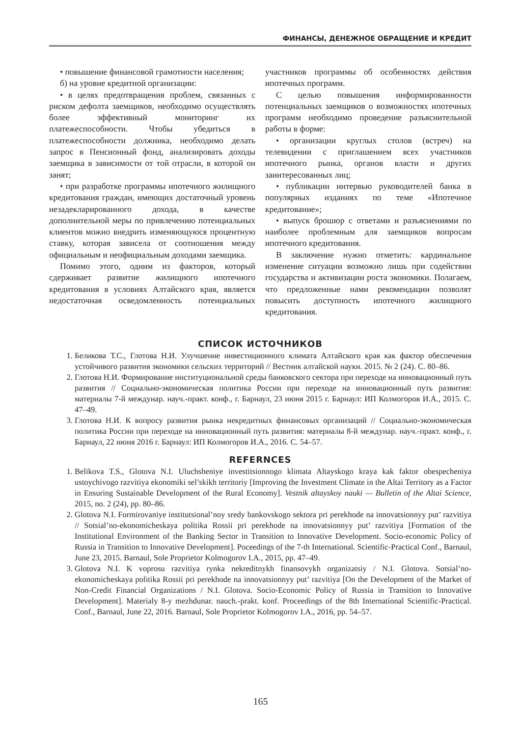ФИНАНСЫ, ДЕНЕЖНОЕ ОБРАЩЕНИЕ И КРЕДИТ
• повышение финансовой грамотности населения;
б) на уровне кредитной организации:
• в целях предотвращения проблем, связанных с риском дефолта заемщиков, необходимо осуществлять более эффективный мониторинг их платежеспособности. Чтобы убедиться в платежеспособности должника, необходимо делать запрос в Пенсионный фонд, анализировать доходы заемщика в зависимости от той отрасли, в которой он занят;
• при разработке программы ипотечного жилищного кредитования граждан, имеющих достаточный уровень незадекларированного дохода, в качестве дополнительной меры по привлечению потенциальных клиентов можно внедрить изменяющуюся процентную ставку, которая зависела от соотношения между официальным и неофициальным доходами заемщика.
Помимо этого, одним из факторов, который сдерживает развитие жилищного ипотечного кредитования в условиях Алтайского края, является недостаточная осведомленность потенциальных участников программы об особенностях действия ипотечных программ.
С целью повышения информированности потенциальных заемщиков о возможностях ипотечных программ необходимо проведение разъяснительной работы в форме:
• организации круглых столов (встреч) на телевидении с приглашением всех участников ипотечного рынка, органов власти и других заинтересованных лиц;
• публикации интервью руководителей банка в популярных изданиях по теме «Ипотечное кредитование»;
• выпуск брошюр с ответами и разъяснениями по наиболее проблемным для заемщиков вопросам ипотечного кредитования.
В заключение нужно отметить: кардинальное изменение ситуации возможно лишь при содействии государства и активизации роста экономики. Полагаем, что предложенные нами рекомендации позволят повысить доступность ипотечного жилищного кредитования.
СПИСОК ИСТОЧНИКОВ
1. Беликова Т.С., Глотова Н.И. Улучшение инвестиционного климата Алтайского края как фактор обеспечения устойчивого развития экономики сельских территорий // Вестник алтайской науки. 2015. № 2 (24). С. 80–86.
2. Глотова Н.И. Формирование институциональной среды банковского сектора при переходе на инновационный путь развития // Социально-экономическая политика России при переходе на инновационный путь развития: материалы 7-й междунар. науч.-практ. конф., г. Барнаул, 23 июня 2015 г. Барнаул: ИП Колмогоров И.А., 2015. С. 47–49.
3. Глотова Н.И. К вопросу развития рынка некредитных финансовых организаций // Социально-экономическая политика России при переходе на инновационный путь развития: материалы 8-й междунар. науч.-практ. конф., г. Барнаул, 22 июня 2016 г. Барнаул: ИП Колмогоров И.А., 2016. С. 54–57.
REFERNCES
1. Belikova T.S., Glotova N.I. Uluchsheniye investitsionnogo klimata Altayskogo kraya kak faktor obespecheniya ustoychivogo razvitiya ekonomiki sel’skikh territoriy [Improving the Investment Climate in the Altai Territory as a Factor in Ensuring Sustainable Development of the Rural Economy]. Vestnik altayskoy nauki — Bulletin of the Altai Science, 2015, no. 2 (24), pp. 80–86.
2. Glotova N.I. Formirovaniye institutsional’noy sredy bankovskogo sektora pri perekhode na innovatsionnyy put’ razvitiya // Sotsial’no-ekonomicheskaya politika Rossii pri perekhode na innovatsionnyy put’ razvitiya [Formation of the Institutional Environment of the Banking Sector in Transition to Innovative Development. Socio-economic Policy of Russia in Transition to Innovative Development]. Poceedings of the 7-th International. Scientific-Practical Conf., Barnaul, June 23, 2015. Barnaul, Sole Proprietor Kolmogorov I.A., 2015, pp. 47–49.
3. Glotova N.I. K voprosu razvitiya rynka nekreditnykh finansovykh organizatsiy / N.I. Glotova. Sotsial’no-ekonomicheskaya politika Rossii pri perekhode na innovatsionnyy put’ razvitiya [On the Development of the Market of Non-Credit Financial Organizations / N.I. Glotova. Socio-Economic Policy of Russia in Transition to Innovative Development]. Materialy 8-y mezhdunar. nauch.-prakt. konf. Proceedings of the 8th International Scientific-Practical. Conf., Barnaul, June 22, 2016. Barnaul, Sole Proprietor Kolmogorov I.A., 2016, pp. 54–57.
165